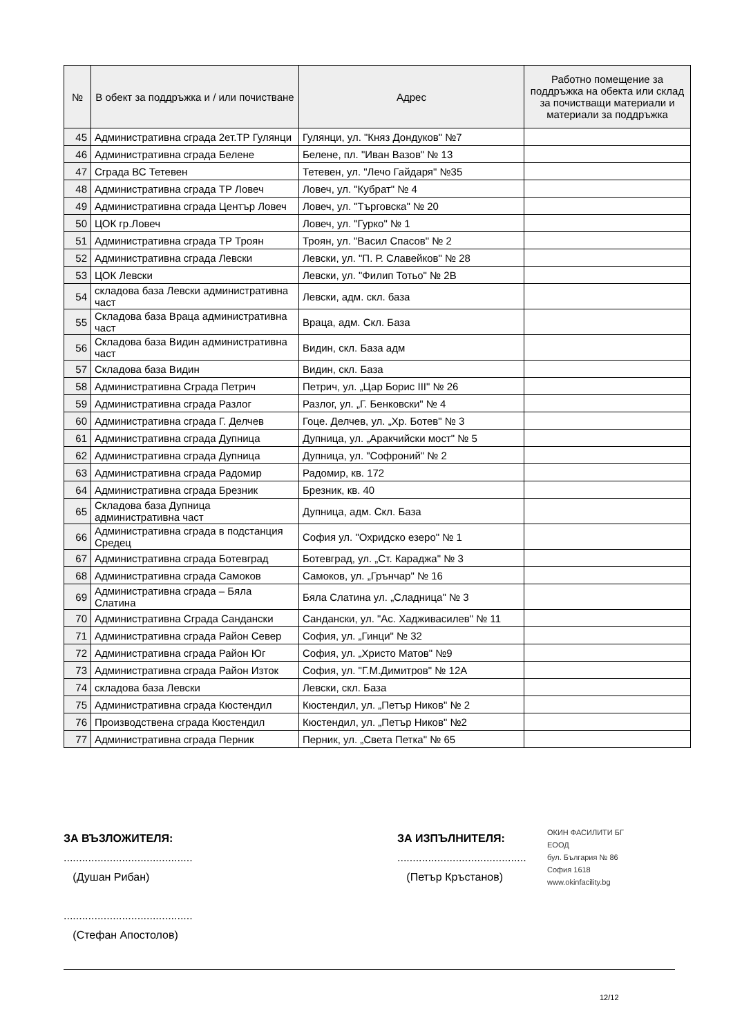| № | В обект за поддръжка и / или почистване | Адрес | Работно помещение за поддръжка на обекта или склад за почистващи материали и материали за поддръжка |
| --- | --- | --- | --- |
| 45 | Административна сграда 2ет.ТР Гулянци | Гулянци, ул. "Княз Дондуков" №7 | |
| 46 | Административна сграда Белене | Белене, пл. "Иван Вазов" № 13 | |
| 47 | Сграда ВС Тетевен | Тетевен, ул. "Лечо Гайдаря" №35 | |
| 48 | Административна сграда ТР Ловеч | Ловеч, ул. "Кубрат" № 4 | |
| 49 | Административна сграда Център Ловеч | Ловеч, ул. "Търговска" № 20 | |
| 50 | ЦОК гр.Ловеч | Ловеч, ул. "Гурко" № 1 | |
| 51 | Административна сграда ТР Троян | Троян, ул. "Васил Спасов" № 2 | |
| 52 | Административна сграда Левски | Левски, ул. "П. Р. Славейков" № 28 | |
| 53 | ЦОК Левски | Левски, ул. "Филип Тотьо" № 2В | |
| 54 | складова база Левски административна част | Левски, адм. скл. база | |
| 55 | Складова база Враца административна част | Враца, адм. Скл. База | |
| 56 | Складова база Видин административна част | Видин, скл. База адм | |
| 57 | Складова база Видин | Видин, скл. База | |
| 58 | Административна Сграда Петрич | Петрич, ул. „Цар Борис III" № 26 | |
| 59 | Административна сграда Разлог | Разлог, ул. „Г. Бенковски" № 4 | |
| 60 | Административна сграда Г. Делчев | Гоце. Делчев, ул. „Хр. Ботев" № 3 | |
| 61 | Административна сграда Дупница | Дупница, ул. „Аракчийски мост" № 5 | |
| 62 | Административна сграда Дупница | Дупница, ул. "Софроний" № 2 | |
| 63 | Административна сграда Радомир | Радомир, кв. 172 | |
| 64 | Административна сграда Брезник | Брезник, кв. 40 | |
| 65 | Складова база Дупница административна част | Дупница, адм. Скл. База | |
| 66 | Административна сграда в подстанция Средец | София ул. "Охридско езеро" № 1 | |
| 67 | Административна сграда Ботевград | Ботевград, ул. „Ст. Караджа" № 3 | |
| 68 | Административна сграда Самоков | Самоков, ул. „Грънчар" № 16 | |
| 69 | Административна сграда – Бяла Слатина | Бяла Слатина ул. „Сладница" № 3 | |
| 70 | Административна Сграда Сандански | Сандански, ул. "Ас. Хадживасилев" № 11 | |
| 71 | Административна сграда Район Север | София, ул. „Гинци" № 32 | |
| 72 | Административна сграда Район Юг | София, ул. „Христо Матов" №9 | |
| 73 | Административна сграда Район Изток | София, ул. "Г.М.Димитров" № 12А | |
| 74 | складова база Левски | Левски, скл. База | |
| 75 | Административна сграда Кюстендил | Кюстендил, ул. „Петър Ников" № 2 | |
| 76 | Производствена сграда Кюстендил | Кюстендил, ул. „Петър Ников" №2 | |
| 77 | Административна сграда Перник | Перник, ул. „Света Петка" № 65 | |
ЗА ВЪЗЛОЖИТЕЛЯ:
..........................................
(Душан Рибан)
..........................................
(Стефан Апостолов)
ЗА ИЗПЪЛНИТЕЛЯ:
..........................................
(Петър Кръстанов)
ОКИН ФАСИЛИТИ БГ
ЕООД
бул. България № 86
София 1618
www.okinfacility.bg
12/12